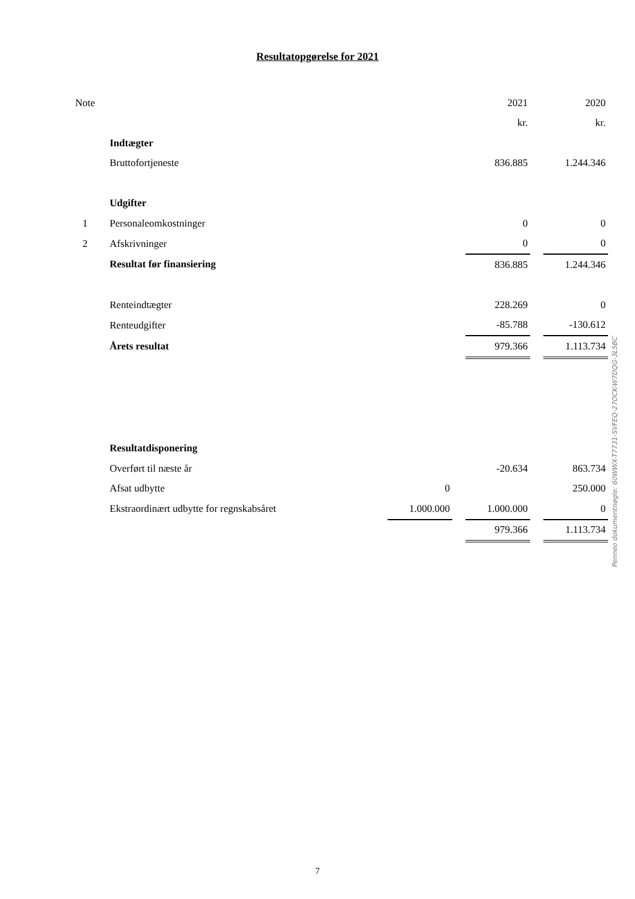Resultatopgørelse for 2021
| Note | | | | 2021 | | 2020 |
| | | | | kr. | | kr. |
| | Indtægter | | | | | |
| | Bruttofortjeneste | | | 836.885 | | 1.244.346 |
| | Udgifter | | | | | |
| 1 | Personaleomkostninger | | | 0 | | 0 |
| 2 | Afskrivninger | | | 0 | | 0 |
| | Resultat før finansiering | | | 836.885 | | 1.244.346 |
| | Renteindtægter | | | 228.269 | | 0 |
| | Renteudgifter | | | -85.788 | | -130.612 |
| | Årets resultat | | | 979.366 | | 1.113.734 |
| | Resultatdisponering | | | | | |
| | Overført til næste år | | | -20.634 | | 863.734 |
| | Afsat udbytte | 0 | | | | 250.000 |
| | Ekstraordinært udbytte for regnskabsåret | 1.000.000 | | 1.000.000 | | 0 |
| | | | | 979.366 | | 1.113.734 |
Penneo dokumentnøgle: 60WWX-T7731-SVFEQ-27OCK-W7DQG-3L5BC
7